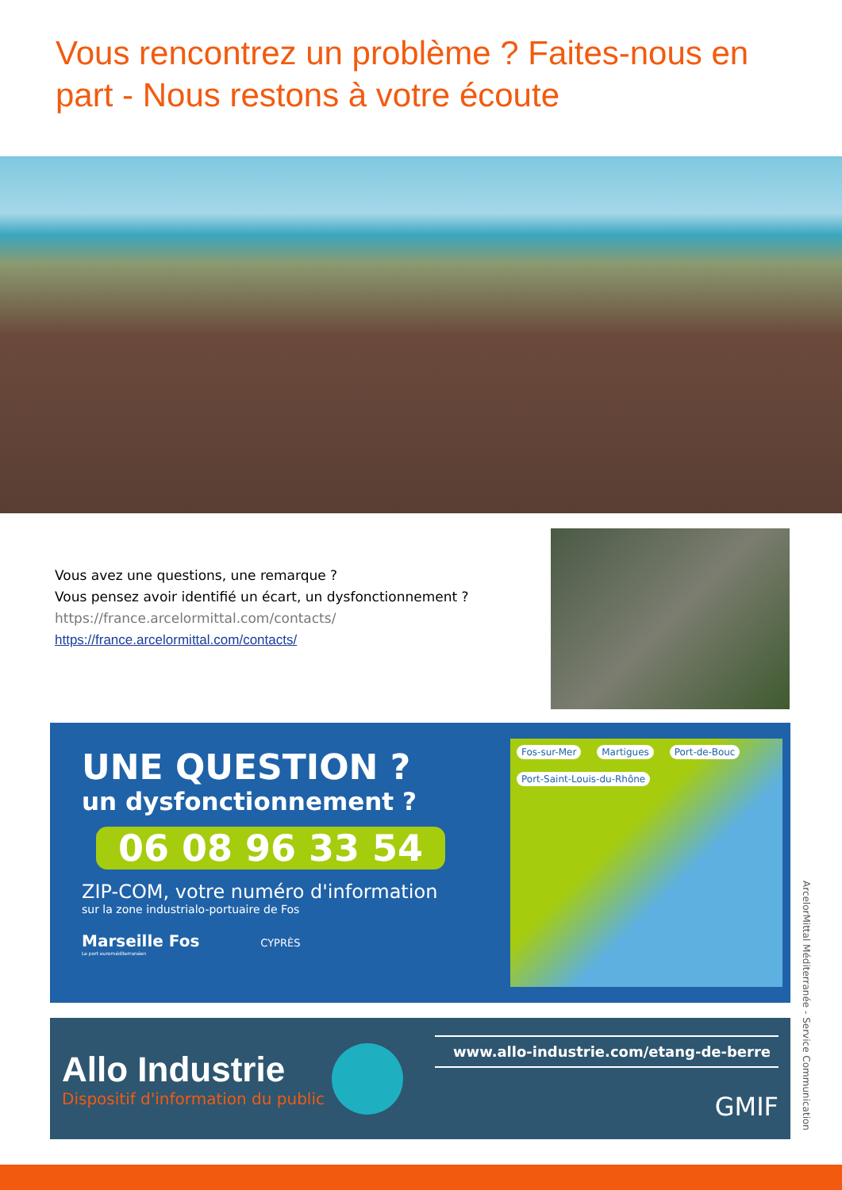Vous rencontrez un problème ? Faites-nous en part - Nous restons à votre écoute
Vous avez une questions, une remarque ?
Vous pensez avoir identifié un écart, un dysfonctionnement ?
https://france.arcelormittal.com/contacts/
https://france.arcelormittal.com/contacts/
UNE QUESTION ?
un dysfonctionnement ?
06 08 96 33 54
ZIP-COM, votre numéro d'information
sur la zone industrialo-portuaire de Fos
Marseille Fos CYPRÈS
Le port euroméditerranéen
Fos-sur-Mer Martigues Port-de-Bouc Port-Saint-Louis-du-Rhône
Allo Industrie
Dispositif d'information du public
www.allo-industrie.com/etang-de-berre
GMIF
ArcelorMittal Méditerranée - Service Communication